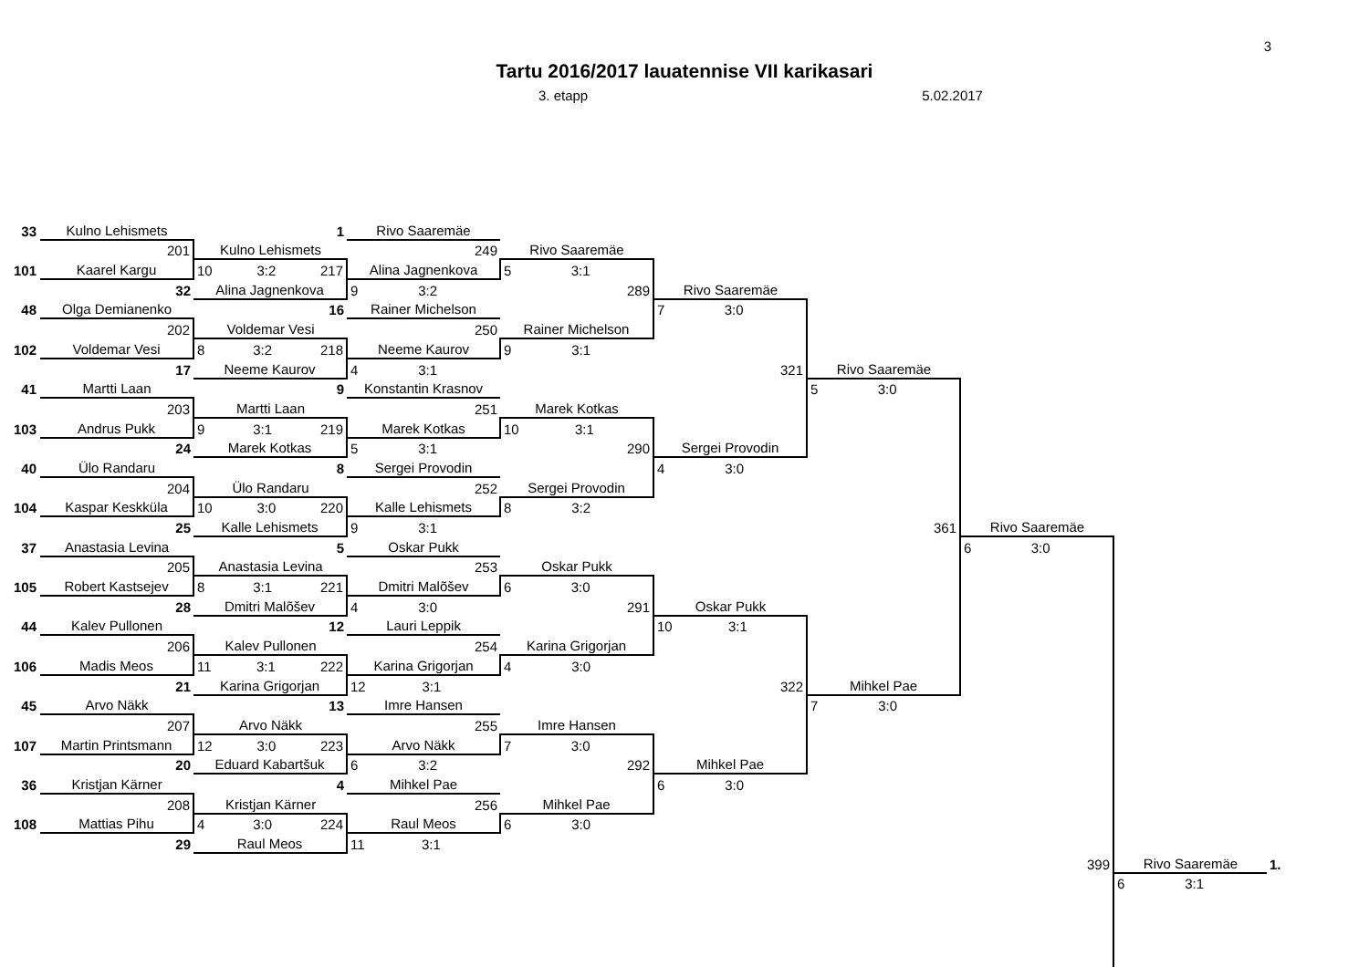3
Tartu 2016/2017 lauatennise VII karikasari
3. etapp 5.02.2017
| 33 | Kulno Lehismets | 1 | Rivo Saaremäe | | | | | | |
| | 201 | Kulno Lehismets | 249 | Rivo Saaremäe | | | | | |
| 101 | Kaarel Kargu | 10 3:2 217 | Alina Jagnenkova | 5 3:1 | | | | | |
| | 32 | Alina Jagnenkova | 9 3:2 | 289 | Rivo Saaremäe | | | | |
| 48 | Olga Demianenko | 16 | Rainer Michelson | | 7 3:0 | | | | |
| | 202 | Voldemar Vesi | 250 | Rainer Michelson | | | | | |
| 102 | Voldemar Vesi | 8 3:2 218 | Neeme Kaurov | 9 3:1 | | | | | |
| | 17 | Neeme Kaurov | 4 3:1 | | 321 | Rivo Saaremäe | | | |
| 41 | Martti Laan | 9 | Konstantin Krasnov | | | 5 3:0 | | | |
| | 203 | Martti Laan | 251 | Marek Kotkas | | | | | |
| 103 | Andrus Pukk | 9 3:1 219 | Marek Kotkas | 10 3:1 | | | | | |
| | 24 | Marek Kotkas | 5 3:1 | 290 | Sergei Provodin | | | | |
| 40 | Ülo Randaru | 8 | Sergei Provodin | | 4 3:0 | | | | |
| | 204 | Ülo Randaru | 252 | Sergei Provodin | | | | | |
| 104 | Kaspar Keskküla | 10 3:0 220 | Kalle Lehismets | 8 3:2 | | | | | |
| | 25 | Kalle Lehismets | 9 3:1 | | | 361 | Rivo Saaremäe | | |
| 37 | Anastasia Levina | 5 | Oskar Pukk | | | | 6 3:0 | | |
| | 205 | Anastasia Levina | 253 | Oskar Pukk | | | | | |
| 105 | Robert Kastsejev | 8 3:1 221 | Dmitri Malõšev | 6 3:0 | | | | | |
| | 28 | Dmitri Malõšev | 4 3:0 | 291 | Oskar Pukk | | | | |
| 44 | Kalev Pullonen | 12 | Lauri Leppik | | 10 3:1 | | | | |
| | 206 | Kalev Pullonen | 254 | Karina Grigorjan | | | | | |
| 106 | Madis Meos | 11 3:1 222 | Karina Grigorjan | 4 3:0 | | | | | |
| | 21 | Karina Grigorjan | 12 3:1 | | 322 | Mihkel Pae | | | |
| 45 | Arvo Näkk | 13 | Imre Hansen | | | 7 3:0 | | | |
| | 207 | Arvo Näkk | 255 | Imre Hansen | | | | | |
| 107 | Martin Printsmann | 12 3:0 223 | Arvo Näkk | 7 3:0 | | | | | |
| | 20 | Eduard Kabartšuk | 6 3:2 | 292 | Mihkel Pae | | | | |
| 36 | Kristjan Kärner | 4 | Mihkel Pae | | 6 3:0 | | | | |
| | 208 | Kristjan Kärner | 256 | Mihkel Pae | | | | | |
| 108 | Mattias Pihu | 4 3:0 224 | Raul Meos | 6 3:0 | | | | | |
| | 29 | Raul Meos | 11 3:1 | | | | | | |
| | | | | | | | 399 | Rivo Saaremäe | 1. |
| | | | | | | | | 6 3:1 | |